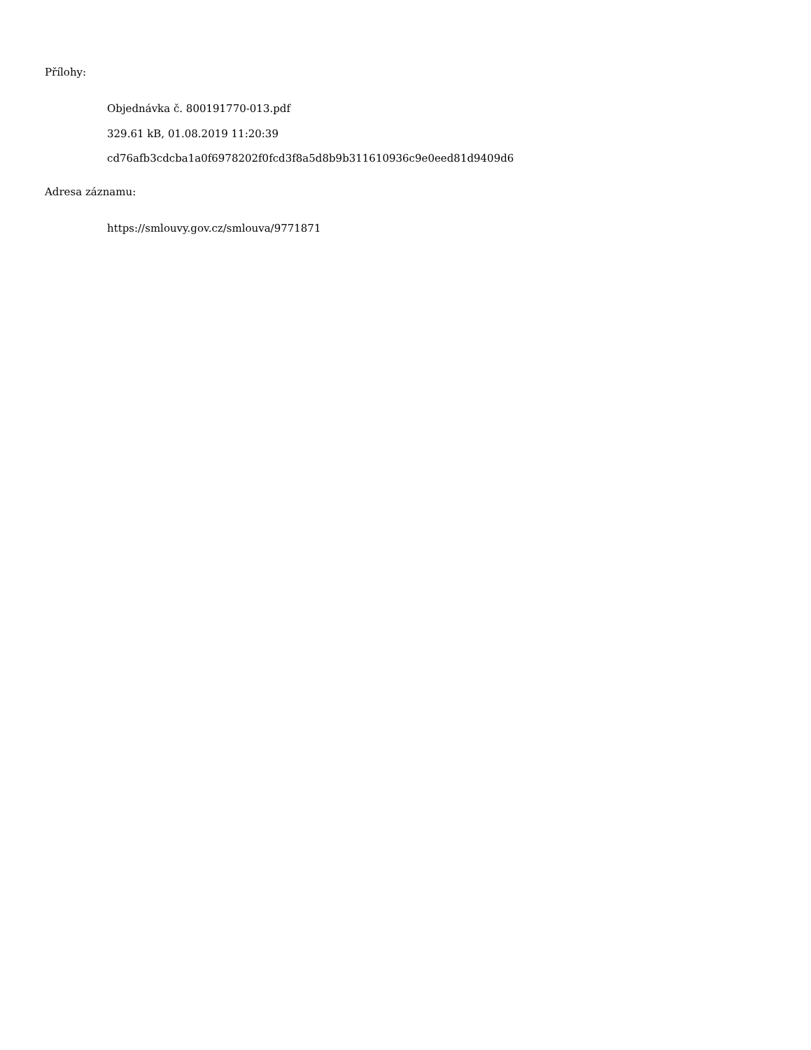Přílohy:
Objednávka č. 800191770-013.pdf
329.61 kB, 01.08.2019 11:20:39
cd76afb3cdcba1a0f6978202f0fcd3f8a5d8b9b311610936c9e0eed81d9409d6
Adresa záznamu:
https://smlouvy.gov.cz/smlouva/9771871